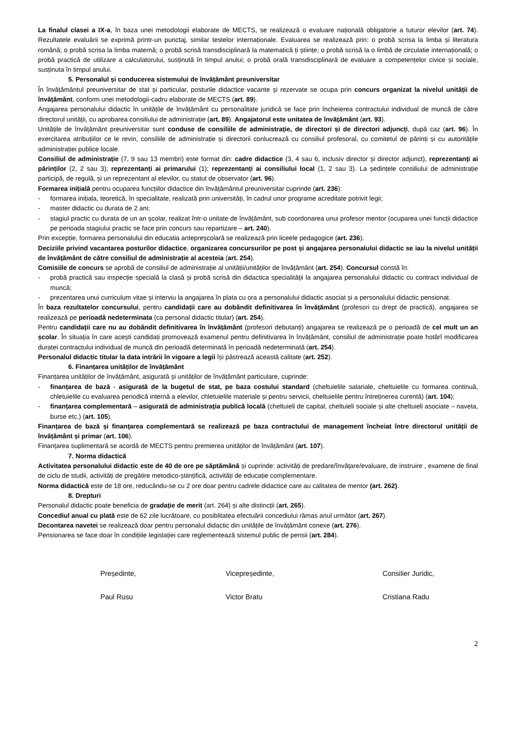La finalul clasei a IX-a, în baza unei metodologii elaborate de MECTS, se realizează o evaluare națională obligatorie a tuturor elevilor (art. 74). Rezultatele evaluării se exprimă printr-un punctaj, similar testelor internaționale. Evaluarea se realizează prin: o probă scrisa la limba și literatura română; o probă scrisa la limba maternă; o probă scrisă transdisciplinară la matematică ți științe; o probă scrisă la o limbă de circulatie internațională; o probă practică de utilizare a calculatorului, susținută în timpul anului; o probă orală transdisciplinară de evaluare a competențelor civice și sociale, susținuta în timpul anului.
5. Personalul și conducerea sistemului de învățământ preuniversitar
În învățământul preuniversitar de stat și particular, posturile didactice vacante și rezervate se ocupa prin concurs organizat la nivelul unității de învățământ, conform unei metodologii-cadru elaborate de MECTS (art. 89).
Angajarea personalului didactic în unitățile de învățământ cu personalitate juridică se face prin încheierea contractului individual de muncă de către directorul unității, cu aprobarea consiliului de administrație (art. 89). Angajatorul este unitatea de învățământ (art. 93).
Unitățile de învățământ preuniversitar sunt conduse de consiliile de administrație, de directori și de directori adjuncți, după caz (art. 96). În exercitarea atribuțiilor ce le revin, consiliile de administrație și directorii conlucrează cu consiliul profesoral, cu comitetul de părinți și cu autoritățile administrației publice locale.
Consiliul de administrație (7, 9 sau 13 membri) este format din: cadre didactice (3, 4 sau 6, inclusiv director și director adjunct), reprezentanți ai părinților (2, 2 sau 3); reprezentanți ai primarului (1); reprezentanți ai consiliului local (1, 2 sau 3). La ședințele consiliului de administrație participă, de regulă, și un reprezentant al elevilor, cu statut de observator (art. 96).
Formarea inițială pentru ocuparea funcțiilor didactice din învățământul preuniversitar cuprinde (art. 236):
- formarea inițiala, teoretică, în specialitate, realizată prin universități, în cadrul unor programe acreditate potrivit legii;
- master didactic cu durata de 2 ani;
- stagiul practic cu durata de un an școlar, realizat într-o unitate de învățământ, sub coordonarea unui profesor mentor (ocuparea unei funcții didactice pe perioada stagiului practic se face prin concurs sau repartizare – art. 240).
Prin excepție, formarea personalului din educatia antepreșcolară se realizează prin liceele pedagogice (art. 236).
Deciziile privind vacantarea posturilor didactice, organizarea concursurilor pe post și angajarea personalului didactic se iau la nivelul unității de învățământ de către consiliul de administrație al acesteia (art. 254).
Comisiile de concurs se aprobă de consiliul de administrație al unității/unităților de învățământ (art. 254). Concursul constă în:
- probă practică sau inspecție specială la clasă și probă scrisă din didactica specialității la angajarea personalului didactic cu contract individual de muncă;
- prezentarea unui curriculum vitae și interviu la angajarea în plata cu ora a personalului didactic asociat și a personalului didactic pensionat.
În baza rezultatelor concursului, pentru candidații care au dobândit definitivarea în învățământ (profesori cu drept de practică), angajarea se realizează pe perioadă nedeterminata (ca personal didactic titular) (art. 254).
Pentru candidații care nu au dobândit definitivarea în învățământ (profesori debutanți) angajarea se realizează pe o perioadă de cel mult un an școlar. În situația în care acești candidați promovează examenul pentru definitivarea în învățământ, consiliul de administrație poate hotărî modificarea duratei contractului individual de muncă din perioadă determinată în perioadă nedeterminată (art. 254).
Personalul didactic titular la data intrării în vigoare a legii își păstrează această calitate (art. 252).
6. Finanțarea unităților de învățământ
Finanțarea unităților de învățământ, asigurată și unităților de învățământ particulare, cuprinde:
- finanțarea de bază - asigurată de la bugetul de stat, pe baza costului standard (cheltuielile salariale, cheltuielile cu formarea continuă, chletuielile cu evaluarea periodică internă a elevilor, chletuielile materiale și pentru servicii, cheltuielile pentru întreținerea curentă) (art. 104);
- finanțarea complementară – asigurată de administrația publică locală (cheltuieli de capital, cheltuieli sociale și alte cheltuieli asociate – naveta, burse etc.) (art. 105).
Finanțarea de bază și finanțarea complementară se realizează pe baza contractului de management încheiat între directorul unității de învățământ și primar (art. 106).
Finanțarea suplimentară se acordă de MECTS pentru premierea unităților de învățământ (art. 107).
7. Norma didactică
Activitatea personalului didactic este de 40 de ore pe săptămână și cuprinde: activități de predare/învățare/evaluare, de instruire , examene de final de ciclu de studii, activități de pregătire metodico-științifică, activități de educație complementare.
Norma didactică este de 18 ore, reducându-se cu 2 ore doar pentru cadrele didactice care au calitatea de mentor (art. 262).
8. Drepturi
Personalul didactic poate beneficia de gradație de merit (art. 264) și alte distincții (art. 265).
Concediul anual cu plată este de 62 zile lucrătoare, cu posiblitatea efectuării concediului rămas anul următor (art. 267).
Decontarea navetei se realizează doar pentru personalul didactic din unitățile de învățământ conexe (art. 276).
Pensionarea se face doar în condițiile legislației care reglementează sistemul public de pensii (art. 284).
Președinte,
Paul Rusu
Vicepreședinte,
Victor Bratu
Consilier Juridic,
Cristiana Radu
2